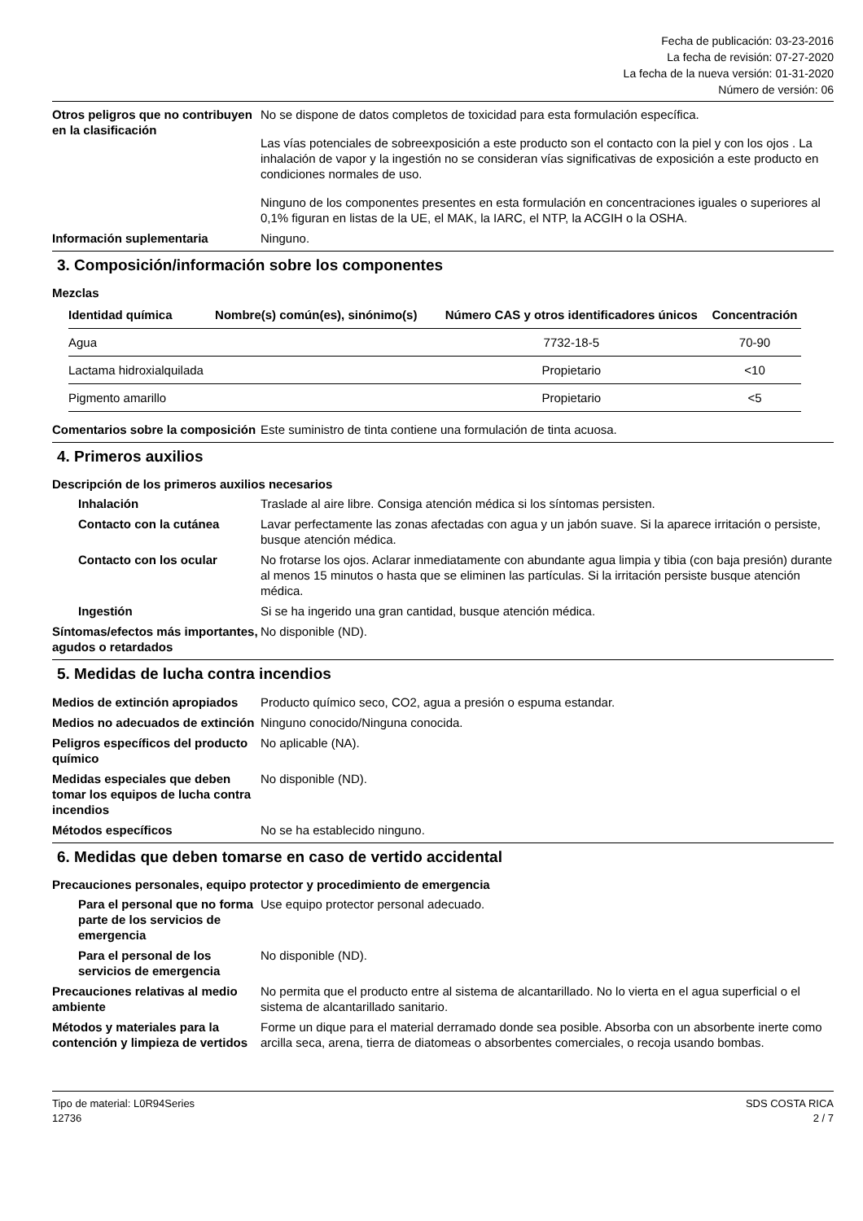Fecha de publicación: 03-23-2016
La fecha de revisión: 07-27-2020
La fecha de la nueva versión: 01-31-2020
Número de versión: 06
Otros peligros que no contribuyen en la clasificación
No se dispone de datos completos de toxicidad para esta formulación específica.
Las vías potenciales de sobreexposición a este producto son el contacto con la piel y con los ojos . La inhalación de vapor y la ingestión no se consideran vías significativas de exposición a este producto en condiciones normales de uso.
Ninguno de los componentes presentes en esta formulación en concentraciones iguales o superiores al 0,1% figuran en listas de la UE, el MAK, la IARC, el NTP, la ACGIH o la OSHA.
Información suplementaria Ninguno.
3. Composición/información sobre los componentes
Mezclas
| Identidad química | Nombre(s) común(es), sinónimo(s) | Número CAS y otros identificadores únicos | Concentración |
| --- | --- | --- | --- |
| Agua | | 7732-18-5 | 70-90 |
| Lactama hidroxialquilada | | Propietario | <10 |
| Pigmento amarillo | | Propietario | <5 |
Comentarios sobre la composición
Este suministro de tinta contiene una formulación de tinta acuosa.
4. Primeros auxilios
Descripción de los primeros auxilios necesarios
Inhalación Traslade al aire libre. Consiga atención médica si los síntomas persisten.
Contacto con la cutánea Lavar perfectamente las zonas afectadas con agua y un jabón suave. Si la aparece irritación o persiste, busque atención médica.
Contacto con los ocular No frotarse los ojos. Aclarar inmediatamente con abundante agua limpia y tibia (con baja presión) durante al menos 15 minutos o hasta que se eliminen las partículas. Si la irritación persiste busque atención médica.
Ingestión Si se ha ingerido una gran cantidad, busque atención médica.
Síntomas/efectos más importantes, agudos o retardados
No disponible (ND).
5. Medidas de lucha contra incendios
Medios de extinción apropiados
Producto químico seco, CO2, agua a presión o espuma estandar.
Medios no adecuados de extinción
Ninguno conocido/Ninguna conocida.
Peligros específicos del producto químico
No aplicable (NA).
Medidas especiales que deben tomar los equipos de lucha contra incendios
No disponible (ND).
Métodos específicos No se ha establecido ninguno.
6. Medidas que deben tomarse en caso de vertido accidental
Precauciones personales, equipo protector y procedimiento de emergencia
Para el personal que no forma parte de los servicios de emergencia
Use equipo protector personal adecuado.
Para el personal de los servicios de emergencia
No disponible (ND).
Precauciones relativas al medio ambiente
No permita que el producto entre al sistema de alcantarillado. No lo vierta en el agua superficial o el sistema de alcantarillado sanitario.
Métodos y materiales para la contención y limpieza de vertidos
Forme un dique para el material derramado donde sea posible. Absorba con un absorbente inerte como arcilla seca, arena, tierra de diatomeas o absorbentes comerciales, o recoja usando bombas.
Tipo de material: L0R94Series
12736
SDS COSTA RICA
2 / 7